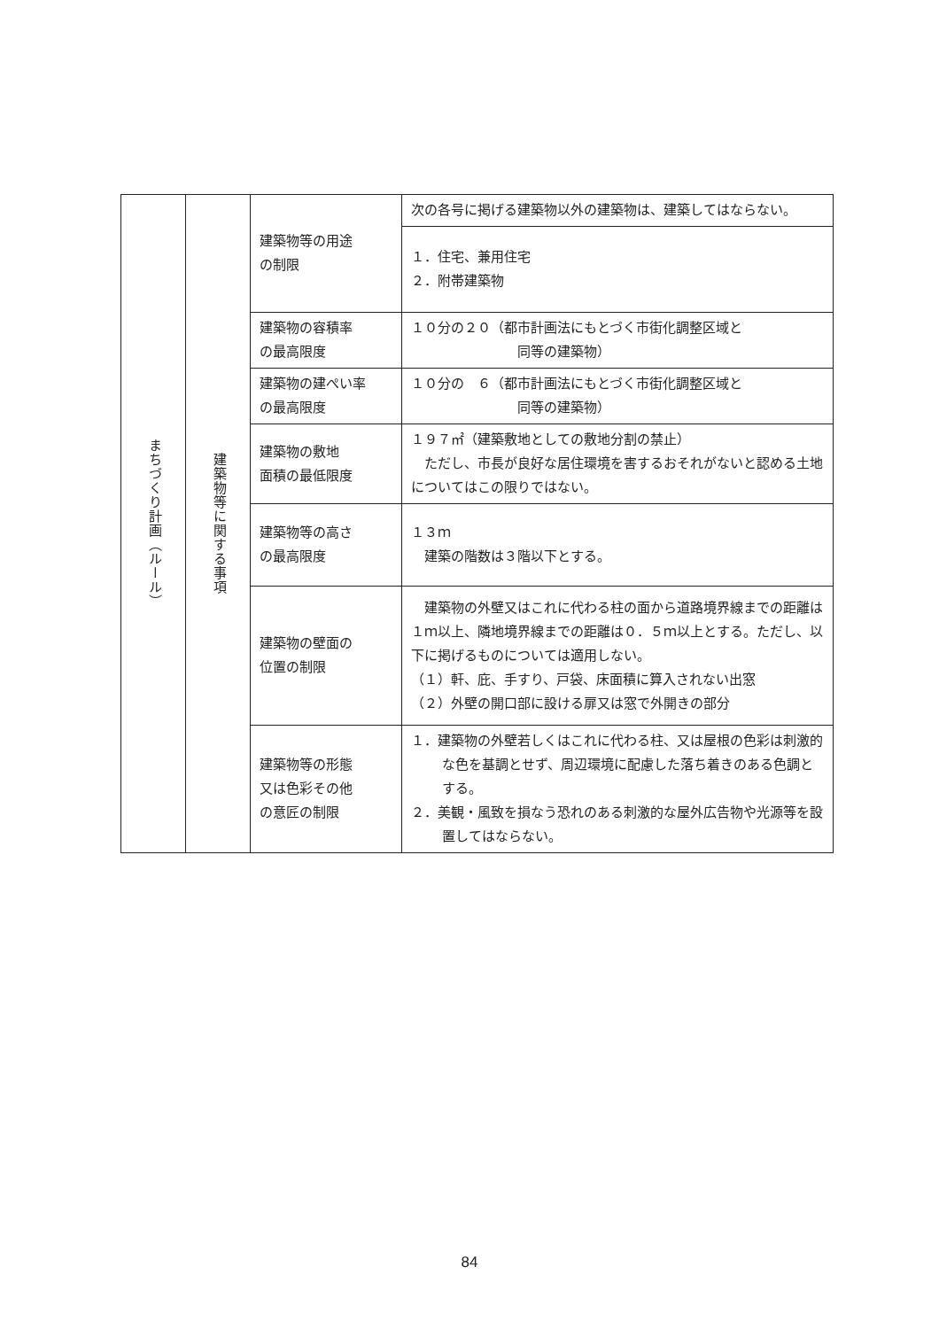| まちづくり計画（ルール） | 建築物等に関する事項 | 建築物等の用途 の制限 | 次の各号に掲げる建築物以外の建築物は、建築してはならない。 |
| | | | １．住宅、兼用住宅 ２．附帯建築物 |
| | | 建築物の容積率 の最高限度 | １０分の２０（都市計画法にもとづく市街化調整区域と 同等の建築物） |
| | | 建築物の建ぺい率 の最高限度 | １０分の ６（都市計画法にもとづく市街化調整区域と 同等の建築物） |
| | | 建築物の敷地 面積の最低限度 | １９７㎡（建築敷地としての敷地分割の禁止） ただし、市長が良好な居住環境を害するおそれがないと認める土地についてはこの限りではない。 |
| | | 建築物等の高さ の最高限度 | １３ｍ 建築の階数は３階以下とする。 |
| | | 建築物の壁面の 位置の制限 | 建築物の外壁又はこれに代わる柱の面から道路境界線までの距離は１ｍ以上、隣地境界線までの距離は０．５ｍ以上とする。ただし、以下に掲げるものについては適用しない。 （１）軒、庇、手すり、戸袋、床面積に算入されない出窓 （２）外壁の開口部に設ける扉又は窓で外開きの部分 |
| | | 建築物等の形態 又は色彩その他 の意匠の制限 | １．建築物の外壁若しくはこれに代わる柱、又は屋根の色彩は刺激的な色を基調とせず、周辺環境に配慮した落ち着きのある色調とする。 ２．美観・風致を損なう恐れのある刺激的な屋外広告物や光源等を設置してはならない。 |
84